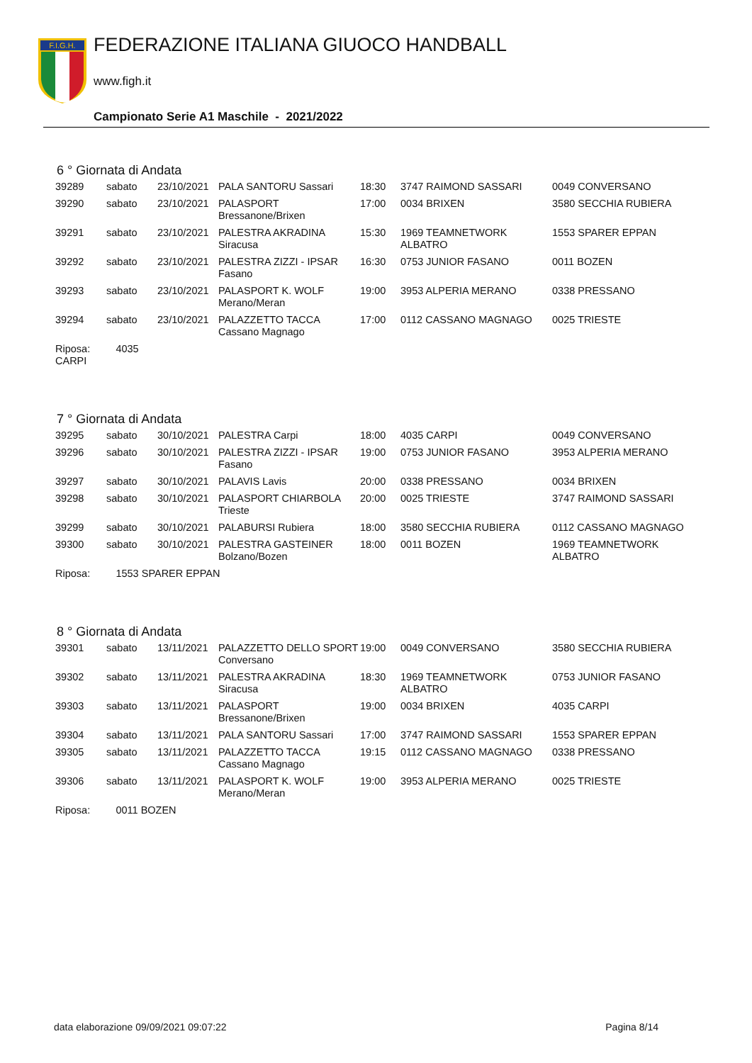F.I.G.H.
FEDERAZIONE ITALIANA GIUOCO HANDBALL
www.figh.it
Campionato Serie A1 Maschile - 2021/2022
6 ° Giornata di Andata
| 39289 | sabato | 23/10/2021 | PALA SANTORU Sassari | 18:30 | 3747 RAIMOND SASSARI | 0049 CONVERSANO |
| 39290 | sabato | 23/10/2021 | PALASPORT Bressanone/Brixen | 17:00 | 0034 BRIXEN | 3580 SECCHIA RUBIERA |
| 39291 | sabato | 23/10/2021 | PALESTRA AKRADINA Siracusa | 15:30 | 1969 TEAMNETWORK ALBATRO | 1553 SPARER EPPAN |
| 39292 | sabato | 23/10/2021 | PALESTRA ZIZZI - IPSAR Fasano | 16:30 | 0753 JUNIOR FASANO | 0011 BOZEN |
| 39293 | sabato | 23/10/2021 | PALASPORT K. WOLF Merano/Meran | 19:00 | 3953 ALPERIA MERANO | 0338 PRESSANO |
| 39294 | sabato | 23/10/2021 | PALAZZETTO TACCA Cassano Magnago | 17:00 | 0112 CASSANO MAGNAGO | 0025 TRIESTE |
| Riposa: 4035 CARPI | | | | | | |
7 ° Giornata di Andata
| 39295 | sabato | 30/10/2021 | PALESTRA Carpi | 18:00 | 4035 CARPI | 0049 CONVERSANO |
| 39296 | sabato | 30/10/2021 | PALESTRA ZIZZI - IPSAR Fasano | 19:00 | 0753 JUNIOR FASANO | 3953 ALPERIA MERANO |
| 39297 | sabato | 30/10/2021 | PALAVIS Lavis | 20:00 | 0338 PRESSANO | 0034 BRIXEN |
| 39298 | sabato | 30/10/2021 | PALASPORT CHIARBOLA Trieste | 20:00 | 0025 TRIESTE | 3747 RAIMOND SASSARI |
| 39299 | sabato | 30/10/2021 | PALABURSI Rubiera | 18:00 | 3580 SECCHIA RUBIERA | 0112 CASSANO MAGNAGO |
| 39300 | sabato | 30/10/2021 | PALESTRA GASTEINER Bolzano/Bozen | 18:00 | 0011 BOZEN | 1969 TEAMNETWORK ALBATRO |
| Riposa: 1553 SPARER EPPAN | | | | | | |
8 ° Giornata di Andata
| 39301 | sabato | 13/11/2021 | PALAZZETTO DELLO SPORT Conversano | 19:00 | 0049 CONVERSANO | 3580 SECCHIA RUBIERA |
| 39302 | sabato | 13/11/2021 | PALESTRA AKRADINA Siracusa | 18:30 | 1969 TEAMNETWORK ALBATRO | 0753 JUNIOR FASANO |
| 39303 | sabato | 13/11/2021 | PALASPORT Bressanone/Brixen | 19:00 | 0034 BRIXEN | 4035 CARPI |
| 39304 | sabato | 13/11/2021 | PALA SANTORU Sassari | 17:00 | 3747 RAIMOND SASSARI | 1553 SPARER EPPAN |
| 39305 | sabato | 13/11/2021 | PALAZZETTO TACCA Cassano Magnago | 19:15 | 0112 CASSANO MAGNAGO | 0338 PRESSANO |
| 39306 | sabato | 13/11/2021 | PALASPORT K. WOLF Merano/Meran | 19:00 | 3953 ALPERIA MERANO | 0025 TRIESTE |
| Riposa: 0011 BOZEN | | | | | | |
data elaborazione 09/09/2021 09:07:22 Pagina 8/14